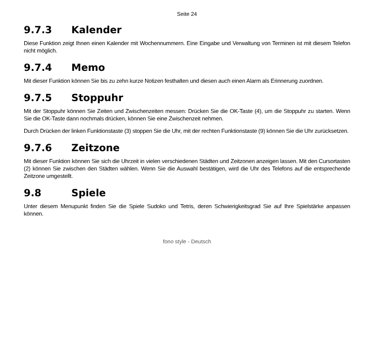Seite 24
9.7.3 Kalender
Diese Funktion zeigt Ihnen einen Kalender mit Wochennummern. Eine Eingabe und Verwaltung von Terminen ist mit diesem Telefon nicht möglich.
9.7.4 Memo
Mit dieser Funktion können Sie bis zu zehn kurze Notizen festhalten und diesen auch einen Alarm als Erinnerung zuordnen.
9.7.5 Stoppuhr
Mit der Stoppuhr können Sie Zeiten und Zwischenzeiten messen: Drücken Sie die OK-Taste (4), um die Stoppuhr zu starten. Wenn Sie die OK-Taste dann nochmals drücken, können Sie eine Zwischenzeit nehmen.
Durch Drücken der linken Funktionstaste (3) stoppen Sie die Uhr, mit der rechten Funktionstaste (9) können Sie die Uhr zurücksetzen.
9.7.6 Zeitzone
Mit dieser Funktion können Sie sich die Uhrzeit in vielen verschiedenen Städten und Zeitzonen anzeigen lassen. Mit den Cursortasten (2) können Sie zwischen den Städten wählen. Wenn Sie die Auswahl bestätigen, wird die Uhr des Telefons auf die entsprechende Zeitzone umgestellt.
9.8 Spiele
Unter diesem Menupunkt finden Sie die Spiele Sudoko und Tetris, deren Schwierigkeitsgrad Sie auf Ihre Spielstärke anpassen können.
fono style - Deutsch